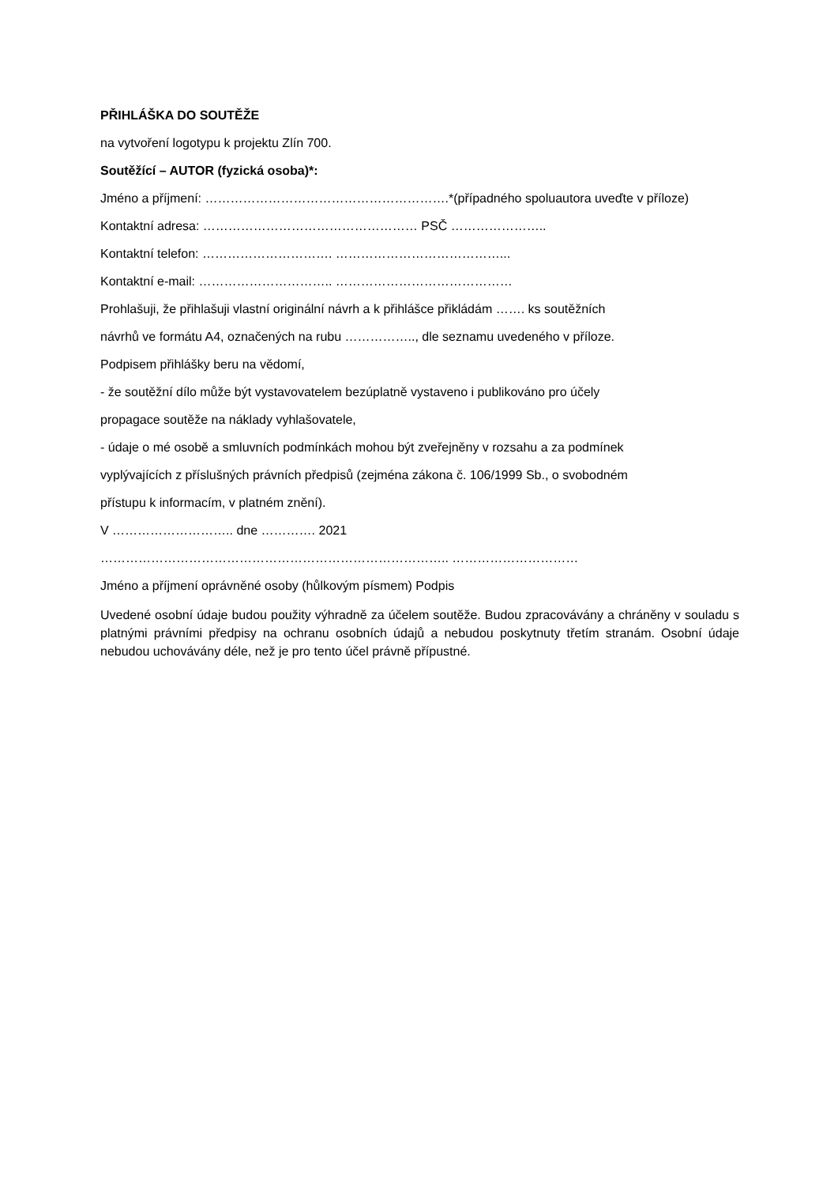PŘIHLÁŠKA DO SOUTĚŽE
na vytvoření logotypu k projektu Zlín 700.
Soutěžící – AUTOR (fyzická osoba)*:
Jméno a příjmení: ………………………………………………….*(případného spoluautora uveďte v příloze)
Kontaktní adresa: …………………………………………… PSČ …………………..
Kontaktní telefon: …………………………. …………………………………...
Kontaktní e-mail: ………………………….. ……………………………………
Prohlašuji, že přihlašuji vlastní originální návrh a k přihlášce přikládám ……. ks soutěžních
návrhů ve formátu A4, označených na rubu …………….., dle seznamu uvedeného v příloze.
Podpisem přihlášky beru na vědomí,
- že soutěžní dílo může být vystavovatelem bezúplatně vystaveno i publikováno pro účely
propagace soutěže na náklady vyhlašovatele,
- údaje o mé osobě a smluvních podmínkách mohou být zveřejněny v rozsahu a za podmínek
vyplývajících z příslušných právních předpisů (zejména zákona č. 106/1999 Sb., o svobodném
přístupu k informacím, v platném znění).
V ……………………….. dne …………. 2021
……………………………………………………………………….. …………………………
Jméno a příjmení oprávněné osoby (hůlkovým písmem) Podpis
Uvedené osobní údaje budou použity výhradně za účelem soutěže. Budou zpracovávány a chráněny v souladu s platnými právními předpisy na ochranu osobních údajů a nebudou poskytnuty třetím stranám. Osobní údaje nebudou uchovávány déle, než je pro tento účel právně přípustné.